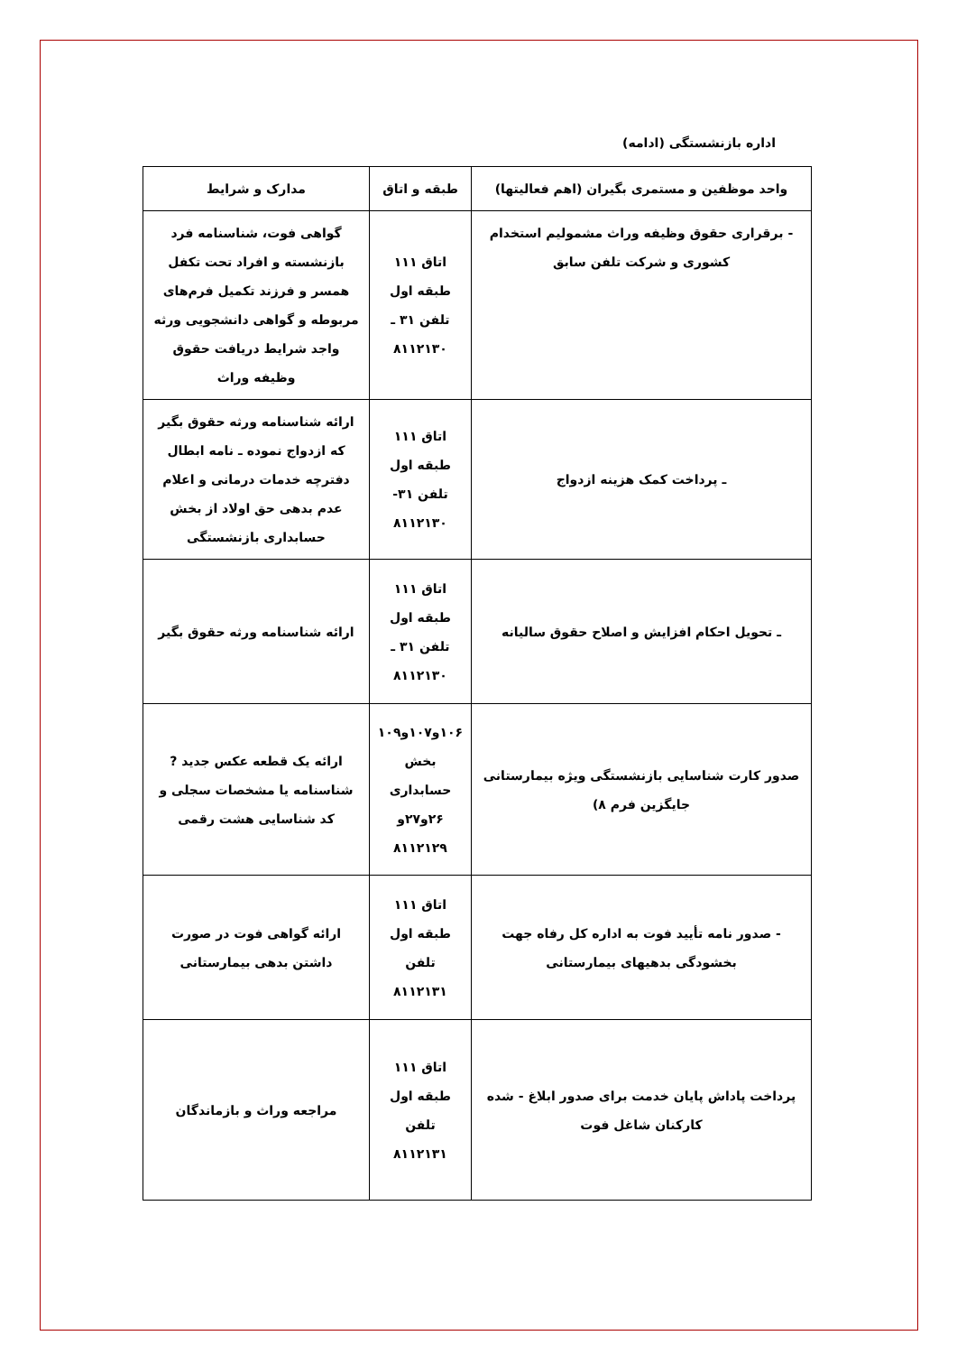اداره بازنشستگی (ادامه)
| واحد موظفین و مستمری بگیران (اهم فعالیتها) | طبقه و اتاق | مدارک و شرایط |
| --- | --- | --- |
| - برقراری حقوق وظیفه وراث مشمولیم استخدام کشوری و شرکت تلفن سابق | اتاق ۱۱۱ طبقه اول تلفن ۳۱ ـ ۸۱۱۲۱۳۰ | گواهی فوت، شناسنامه فرد بازنشسته و افراد تحت تکفل همسر و فرزند تکمیل فرم‌های مربوطه و گواهی دانشجویی ورثه واجد شرایط دریافت حقوق وظیفه وراث |
| ـ پرداخت کمک هزینه ازدواج | اتاق ۱۱۱ طبقه اول تلفن ۳۱- ۸۱۱۲۱۳۰ | ارائه شناسنامه ورثه حقوق بگیر که ازدواج نموده ـ نامه ابطال دفترچه خدمات درمانی و اعلام عدم بدهی حق اولاد از بخش حسابداری بازنشستگی |
| ـ تحویل احکام افزایش و اصلاح حقوق سالیانه | اتاق ۱۱۱ طبقه اول تلفن ۳۱ ـ ۸۱۱۲۱۳۰ | ارائه شناسنامه ورثه حقوق بگیر |
| صدور کارت شناسایی بازنشستگی ویژه بیمارستانی جایگزین فرم ۸) | ۱۰۶و۱۰۷و۱۰۹ بخش حسابداری ۲۶و۲۷و ۸۱۱۲۱۲۹ | ارائه یک قطعه عکس جدید ? شناسنامه یا مشخصات سجلی و کد شناسایی هشت رقمی |
| - صدور نامه تأیید فوت به اداره کل رفاه جهت بخشودگی بدهیهای بیمارستانی | اتاق ۱۱۱ طبقه اول تلفن ۸۱۱۲۱۳۱ | ارائه گواهی فوت در صورت داشتن بدهی بیمارستانی |
| پرداخت پاداش پایان خدمت برای صدور ابلاغ - شده کارکنان شاغل فوت | اتاق ۱۱۱ طبقه اول تلفن ۸۱۱۲۱۳۱ | مراجعه وراث و بازماندگان |